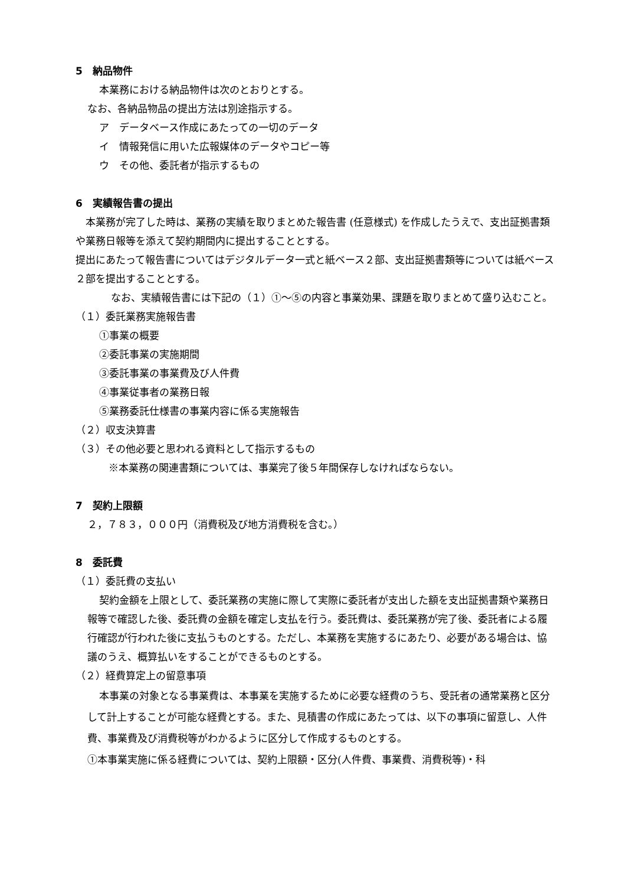5　納品物件
本業務における納品物件は次のとおりとする。
なお、各納品物品の提出方法は別途指示する。
ア　データベース作成にあたっての一切のデータ
イ　情報発信に用いた広報媒体のデータやコピー等
ウ　その他、委託者が指示するもの
6　実績報告書の提出
　本業務が完了した時は、業務の実績を取りまとめた報告書 (任意様式) を作成したうえで、支出証拠書類や業務日報等を添えて契約期間内に提出することとする。
提出にあたって報告書についてはデジタルデータ一式と紙ベース２部、支出証拠書類等については紙ベース２部を提出することとする。
なお、実績報告書には下記の（１）①～⑤の内容と事業効果、課題を取りまとめて盛り込むこと。
（１）委託業務実施報告書
①事業の概要
②委託事業の実施期間
③委託事業の事業費及び人件費
④事業従事者の業務日報
⑤業務委託仕様書の事業内容に係る実施報告
（２）収支決算書
（３）その他必要と思われる資料として指示するもの
※本業務の関連書類については、事業完了後５年間保存しなければならない。
7　契約上限額
２，７８３，０００円（消費税及び地方消費税を含む。）
8　委託費
（１）委託費の支払い
契約金額を上限として、委託業務の実施に際して実際に委託者が支出した額を支出証拠書類や業務日報等で確認した後、委託費の金額を確定し支払を行う。委託費は、委託業務が完了後、委託者による履行確認が行われた後に支払うものとする。ただし、本業務を実施するにあたり、必要がある場合は、協議のうえ、概算払いをすることができるものとする。
（２）経費算定上の留意事項
本事業の対象となる事業費は、本事業を実施するために必要な経費のうち、受託者の通常業務と区分して計上することが可能な経費とする。また、見積書の作成にあたっては、以下の事項に留意し、人件費、事業費及び消費税等がわかるように区分して作成するものとする。
①本事業実施に係る経費については、契約上限額・区分(人件費、事業費、消費税等)・科